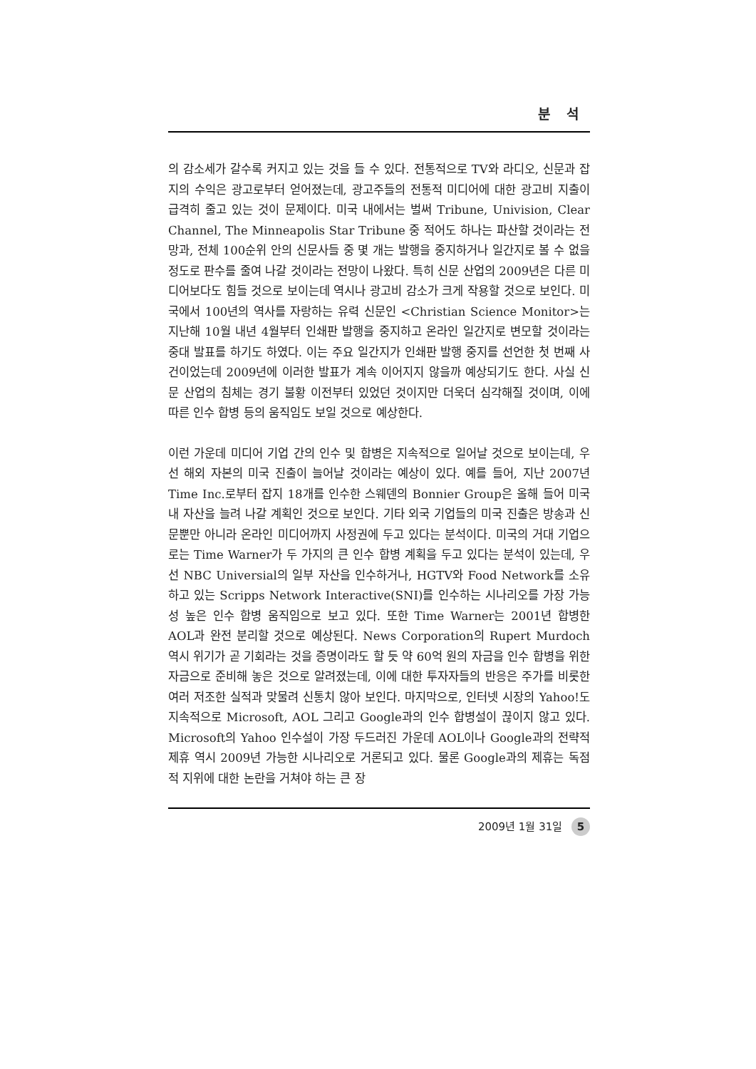분 석
의 감소세가 갈수록 커지고 있는 것을 들 수 있다. 전통적으로 TV와 라디오, 신문과 잡지의 수익은 광고로부터 얻어졌는데, 광고주들의 전통적 미디어에 대한 광고비 지출이 급격히 줄고 있는 것이 문제이다. 미국 내에서는 벌써 Tribune, Univision, Clear Channel, The Minneapolis Star Tribune 중 적어도 하나는 파산할 것이라는 전망과, 전체 100순위 안의 신문사들 중 몇 개는 발행을 중지하거나 일간지로 볼 수 없을 정도로 판수를 줄여 나갈 것이라는 전망이 나왔다. 특히 신문 산업의 2009년은 다른 미디어보다도 힘들 것으로 보이는데 역시나 광고비 감소가 크게 작용할 것으로 보인다. 미국에서 100년의 역사를 자랑하는 유력 신문인 <Christian Science Monitor>는 지난해 10월 내년 4월부터 인쇄판 발행을 중지하고 온라인 일간지로 변모할 것이라는 중대 발표를 하기도 하였다. 이는 주요 일간지가 인쇄판 발행 중지를 선언한 첫 번째 사건이었는데 2009년에 이러한 발표가 계속 이어지지 않을까 예상되기도 한다. 사실 신문 산업의 침체는 경기 불황 이전부터 있었던 것이지만 더욱더 심각해질 것이며, 이에 따른 인수 합병 등의 움직임도 보일 것으로 예상한다.
이런 가운데 미디어 기업 간의 인수 및 합병은 지속적으로 일어날 것으로 보이는데, 우선 해외 자본의 미국 진출이 늘어날 것이라는 예상이 있다. 예를 들어, 지난 2007년 Time Inc.로부터 잡지 18개를 인수한 스웨덴의 Bonnier Group은 올해 들어 미국 내 자산을 늘려 나갈 계획인 것으로 보인다. 기타 외국 기업들의 미국 진출은 방송과 신문뿐만 아니라 온라인 미디어까지 사정권에 두고 있다는 분석이다. 미국의 거대 기업으로는 Time Warner가 두 가지의 큰 인수 합병 계획을 두고 있다는 분석이 있는데, 우선 NBC Universial의 일부 자산을 인수하거나, HGTV와 Food Network를 소유하고 있는 Scripps Network Interactive(SNI)를 인수하는 시나리오를 가장 가능성 높은 인수 합병 움직임으로 보고 있다. 또한 Time Warner는 2001년 합병한 AOL과 완전 분리할 것으로 예상된다. News Corporation의 Rupert Murdoch 역시 위기가 곧 기회라는 것을 증명이라도 할 듯 약 60억 원의 자금을 인수 합병을 위한 자금으로 준비해 놓은 것으로 알려졌는데, 이에 대한 투자자들의 반응은 주가를 비롯한 여러 저조한 실적과 맞물려 신통치 않아 보인다. 마지막으로, 인터넷 시장의 Yahoo!도 지속적으로 Microsoft, AOL 그리고 Google과의 인수 합병설이 끊이지 않고 있다. Microsoft의 Yahoo 인수설이 가장 두드러진 가운데 AOL이나 Google과의 전략적 제휴 역시 2009년 가능한 시나리오로 거론되고 있다. 물론 Google과의 제휴는 독점적 지위에 대한 논란을 거쳐야 하는 큰 장
2009년 1월 31일 5